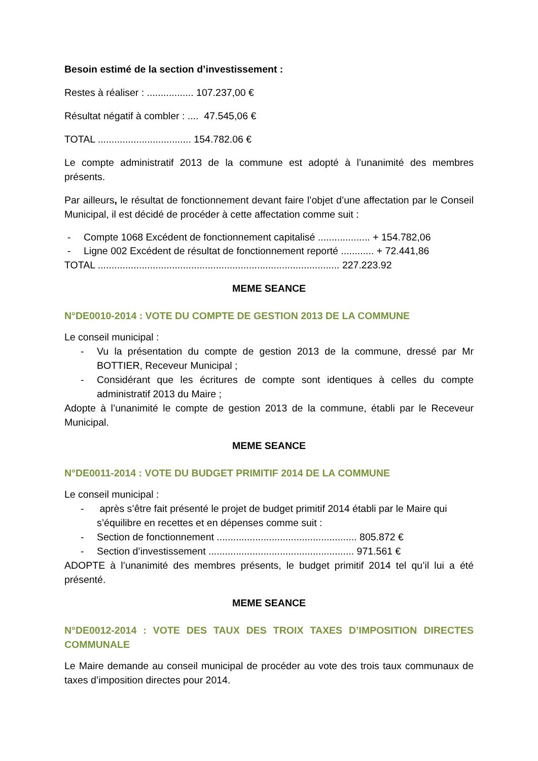Besoin estimé de la section d’investissement :
Restes à réaliser : ................. 107.237,00 €
Résultat négatif à combler : .... 47.545,06 €
TOTAL .................................. 154.782.06 €
Le compte administratif 2013 de la commune est adopté à l’unanimité des membres présents.
Par ailleurs, le résultat de fonctionnement devant faire l’objet d’une affectation par le Conseil Municipal, il est décidé de procéder à cette affectation comme suit :
- Compte 1068 Excédent de fonctionnement capitalisé ................... + 154.782,06
- Ligne 002 Excédent de résultat de fonctionnement reporté ............ + 72.441,86
TOTAL ........................................................................................ 227.223.92
MEME SEANCE
N°DE0010-2014 : VOTE DU COMPTE DE GESTION 2013 DE LA COMMUNE
Le conseil municipal :
- Vu la présentation du compte de gestion 2013 de la commune, dressé par Mr BOTTIER, Receveur Municipal ;
- Considérant que les écritures de compte sont identiques à celles du compte administratif 2013 du Maire ;
Adopte à l’unanimité le compte de gestion 2013 de la commune, établi par le Receveur Municipal.
MEME SEANCE
N°DE0011-2014 : VOTE DU BUDGET PRIMITIF 2014 DE LA COMMUNE
Le conseil municipal :
- après s’être fait présenté le projet de budget primitif 2014 établi par le Maire qui s’équilibre en recettes et en dépenses comme suit :
- Section de fonctionnement ................................................... 805.872 €
- Section d’investissement ..................................................... 971.561 €
ADOPTE à l’unanimité des membres présents, le budget primitif 2014 tel qu’il lui a été présenté.
MEME SEANCE
N°DE0012-2014 : VOTE DES TAUX DES TROIX TAXES D’IMPOSITION DIRECTES COMMUNALE
Le Maire demande au conseil municipal de procéder au vote des trois taux communaux de taxes d’imposition directes pour 2014.